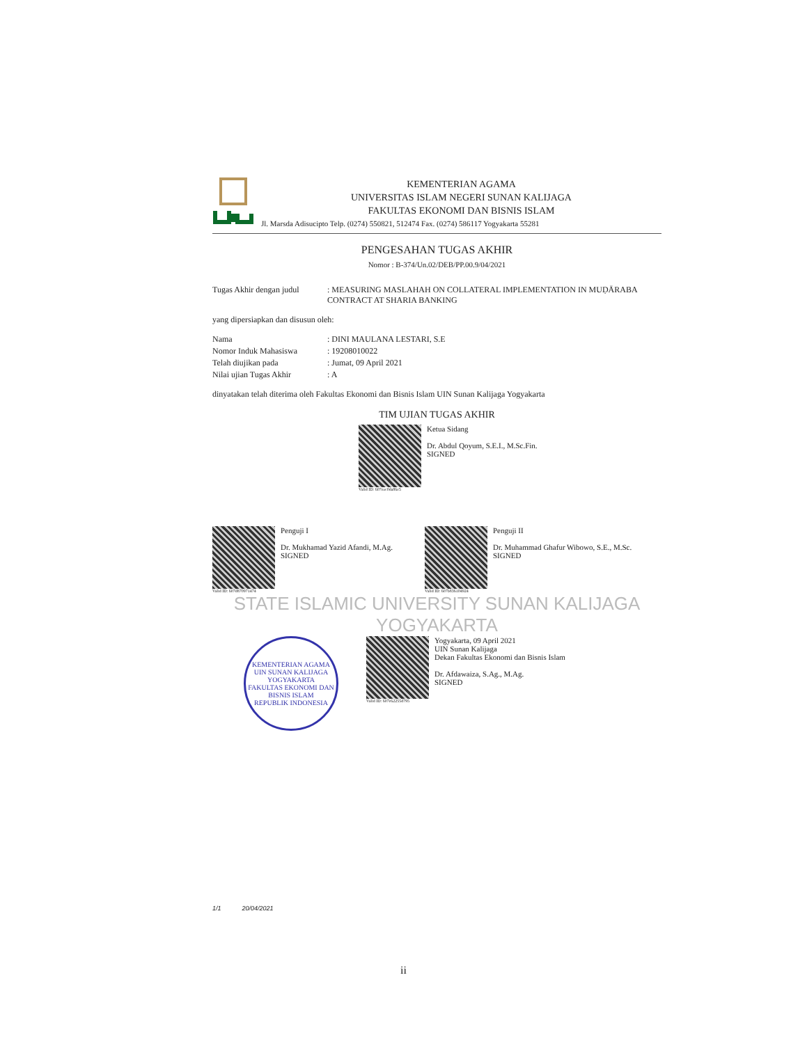KEMENTERIAN AGAMA
UNIVERSITAS ISLAM NEGERI SUNAN KALIJAGA
FAKULTAS EKONOMI DAN BISNIS ISLAM
Jl. Marsda Adisucipto Telp. (0274) 550821, 512474 Fax. (0274) 586117 Yogyakarta 55281
PENGESAHAN TUGAS AKHIR
Nomor : B-374/Un.02/DEB/PP.00.9/04/2021
| Tugas Akhir dengan judul | : MEASURING MASLAHAH ON COLLATERAL IMPLEMENTATION IN MUḌĀRABA CONTRACT AT SHARIA BANKING |
yang dipersiapkan dan disusun oleh:
| Nama | : DINI MAULANA LESTARI, S.E |
| Nomor Induk Mahasiswa | : 19208010022 |
| Telah diujikan pada | : Jumat, 09 April 2021 |
| Nilai ujian Tugas Akhir | : A |
dinyatakan telah diterima oleh Fakultas Ekonomi dan Bisnis Islam UIN Sunan Kalijaga Yogyakarta
TIM UJIAN TUGAS AKHIR
Valid ID: 607eac0da86e5
Ketua Sidang
Dr. Abdul Qoyum, S.E.I., M.Sc.Fin.
SIGNED
Valid ID: 607d870971474
Penguji I
Dr. Mukhamad Yazid Afandi, M.Ag.
SIGNED
Valid ID: 607b836104924
Penguji II
Dr. Muhammad Ghafur Wibowo, S.E., M.Sc.
SIGNED
STATE ISLAMIC UNIVERSITY SUNAN KALIJAGA YOGYAKARTA
KEMENTERIAN AGAMA
UIN SUNAN KALIJAGA YOGYAKARTA
FAKULTAS EKONOMI DAN BISNIS ISLAM
REPUBLIK INDONESIA
Valid ID: 607e62255d795
Yogyakarta, 09 April 2021
UIN Sunan Kalijaga
Dekan Fakultas Ekonomi dan Bisnis Islam
Dr. Afdawaiza, S.Ag., M.Ag.
SIGNED
1/1 20/04/2021
ii